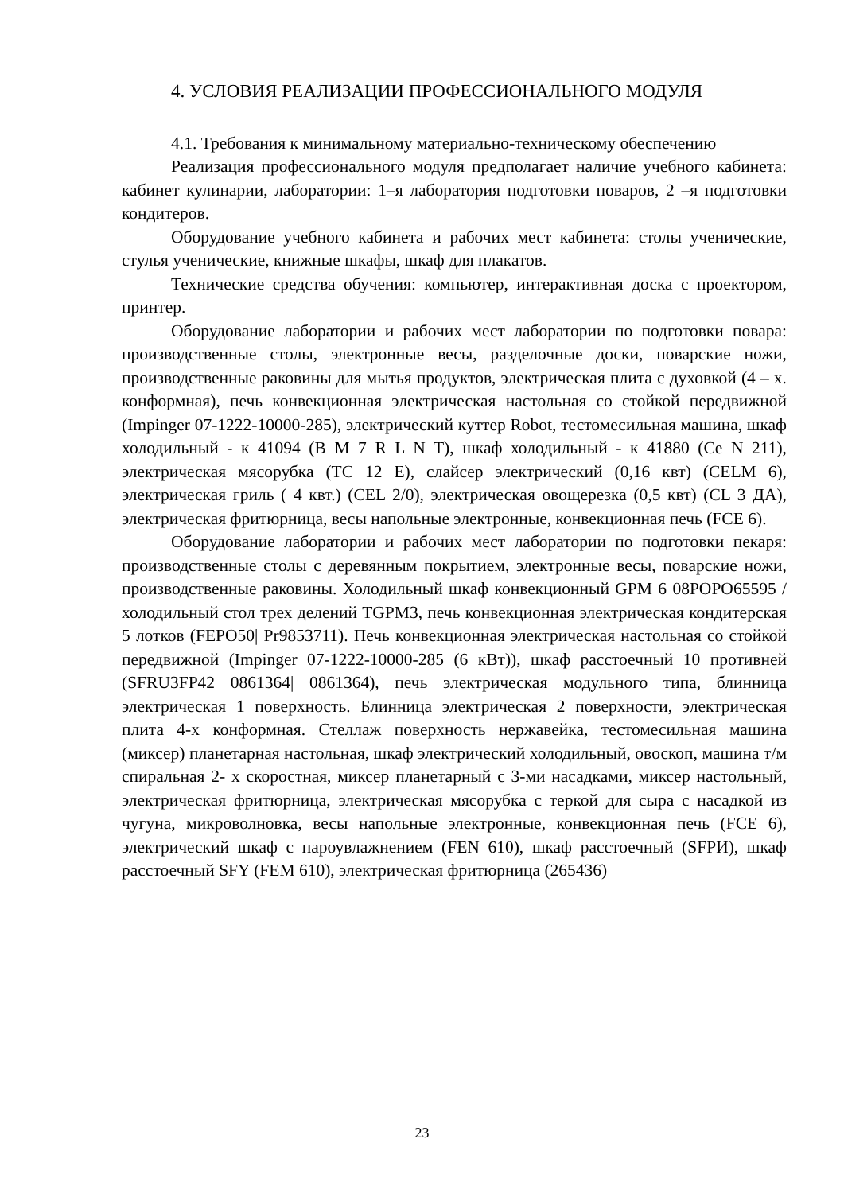4. УСЛОВИЯ РЕАЛИЗАЦИИ ПРОФЕССИОНАЛЬНОГО МОДУЛЯ
4.1. Требования к минимальному материально-техническому обеспечению
Реализация профессионального модуля предполагает наличие учебного кабинета: кабинет кулинарии, лаборатории: 1–я лаборатория подготовки поваров, 2 –я подготовки кондитеров.
Оборудование учебного кабинета и рабочих мест кабинета: столы ученические, стулья ученические, книжные шкафы, шкаф для плакатов.
Технические средства обучения: компьютер, интерактивная доска с проектором, принтер.
Оборудование лаборатории и рабочих мест лаборатории по подготовки повара: производственные столы, электронные весы, разделочные доски, поварские ножи, производственные раковины для мытья продуктов, электрическая плита с духовкой (4 – х. конформная), печь конвекционная электрическая настольная со стойкой передвижной (Impinger 07-1222-10000-285), электрический куттер Robot, тестомесильная машина, шкаф холодильный - к 41094 (B M 7 R L N T), шкаф холодильный - к 41880 (Ce N 211), электрическая мясорубка (TC 12 E), слайсер электрический (0,16 квт) (CELM 6), электрическая гриль ( 4 квт.) (CEL 2/0), электрическая овощерезка (0,5 квт) (CL 3 ДА), электрическая фритюрница, весы напольные электронные, конвекционная печь (FCE 6).
Оборудование лаборатории и рабочих мест лаборатории по подготовки пекаря: производственные столы с деревянным покрытием, электронные весы, поварские ножи, производственные раковины. Холодильный шкаф конвекционный GPM 6 08POPO65595 / холодильный стол трех делений TGPM3, печь конвекционная электрическая кондитерская 5 лотков (FEPO50| Pr9853711). Печь конвекционная электрическая настольная со стойкой передвижной (Impinger 07-1222-10000-285 (6 кВт)), шкаф расстоечный 10 противней (SFRU3FP42 0861364| 0861364), печь электрическая модульного типа, блинница электрическая 1 поверхность. Блинница электрическая 2 поверхности, электрическая плита 4-х конформная. Стеллаж поверхность нержавейка, тестомесильная машина (миксер) планетарная настольная, шкаф электрический холодильный, овоскоп, машина т/м спиральная 2- х скоростная, миксер планетарный с 3-ми насадками, миксер настольный, электрическая фритюрница, электрическая мясорубка с теркой для сыра с насадкой из чугуна, микроволновка, весы напольные электронные, конвекционная печь (FCE 6), электрический шкаф с пароувлажнением (FEN 610), шкаф расстоечный (SFPИ), шкаф расстоечный SFY (FEM 610), электрическая фритюрница (265436)
23